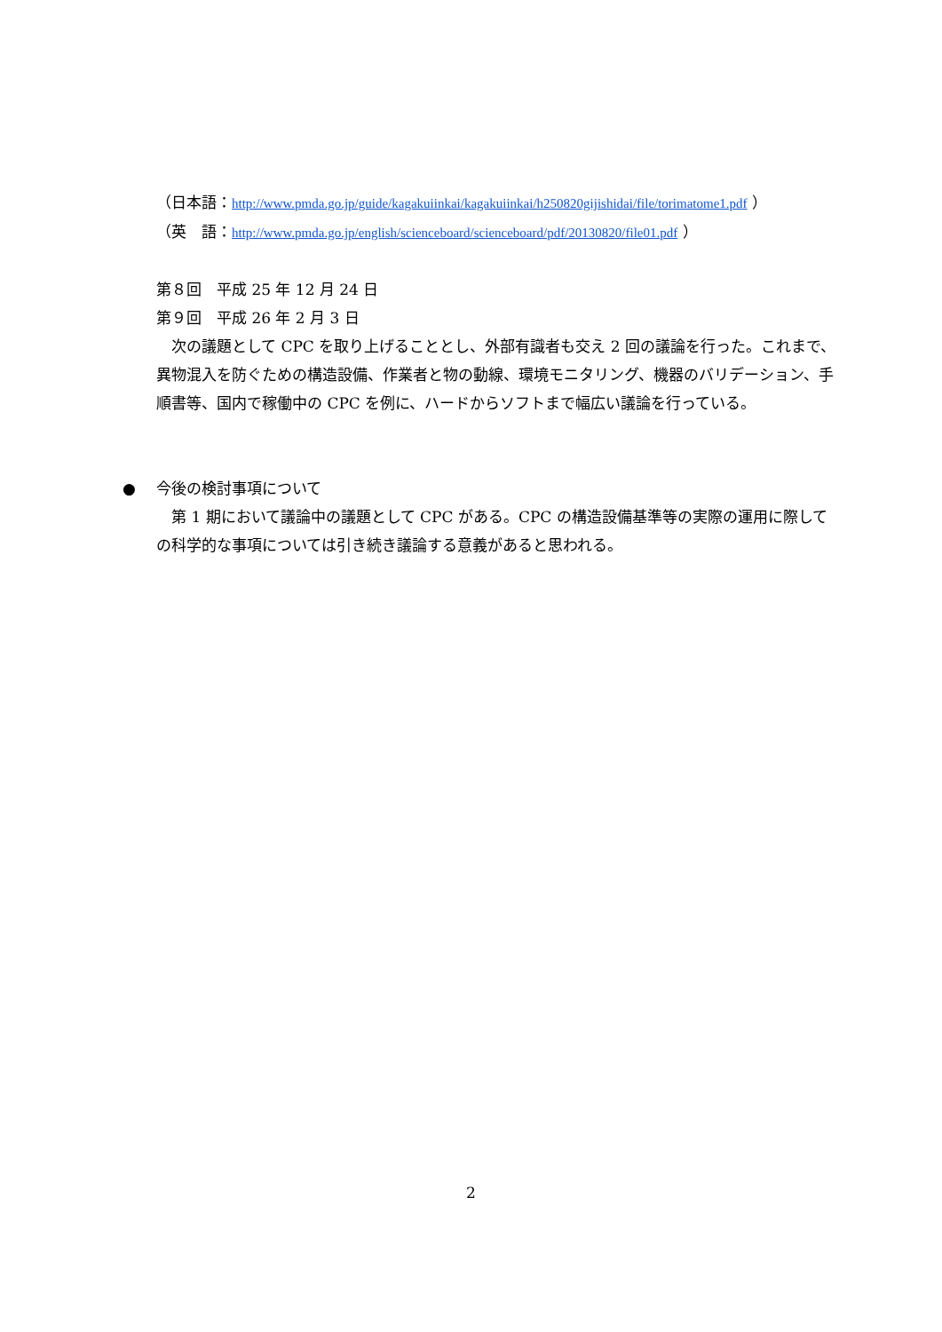（日本語：http://www.pmda.go.jp/guide/kagakuiinkai/kagakuiinkai/h250820gijishidai/file/torimatome1.pdf ）
（英　語：http://www.pmda.go.jp/english/scienceboard/scienceboard/pdf/20130820/file01.pdf ）
第８回　平成 25 年 12 月 24 日
第９回　平成 26 年 2 月 3 日
　次の議題として CPC を取り上げることとし、外部有識者も交え 2 回の議論を行った。これまで、異物混入を防ぐための構造設備、作業者と物の動線、環境モニタリング、機器のバリデーション、手順書等、国内で稼働中の CPC を例に、ハードからソフトまで幅広い議論を行っている。
●
今後の検討事項について
　第 1 期において議論中の議題として CPC がある。CPC の構造設備基準等の実際の運用に際しての科学的な事項については引き続き議論する意義があると思われる。
2